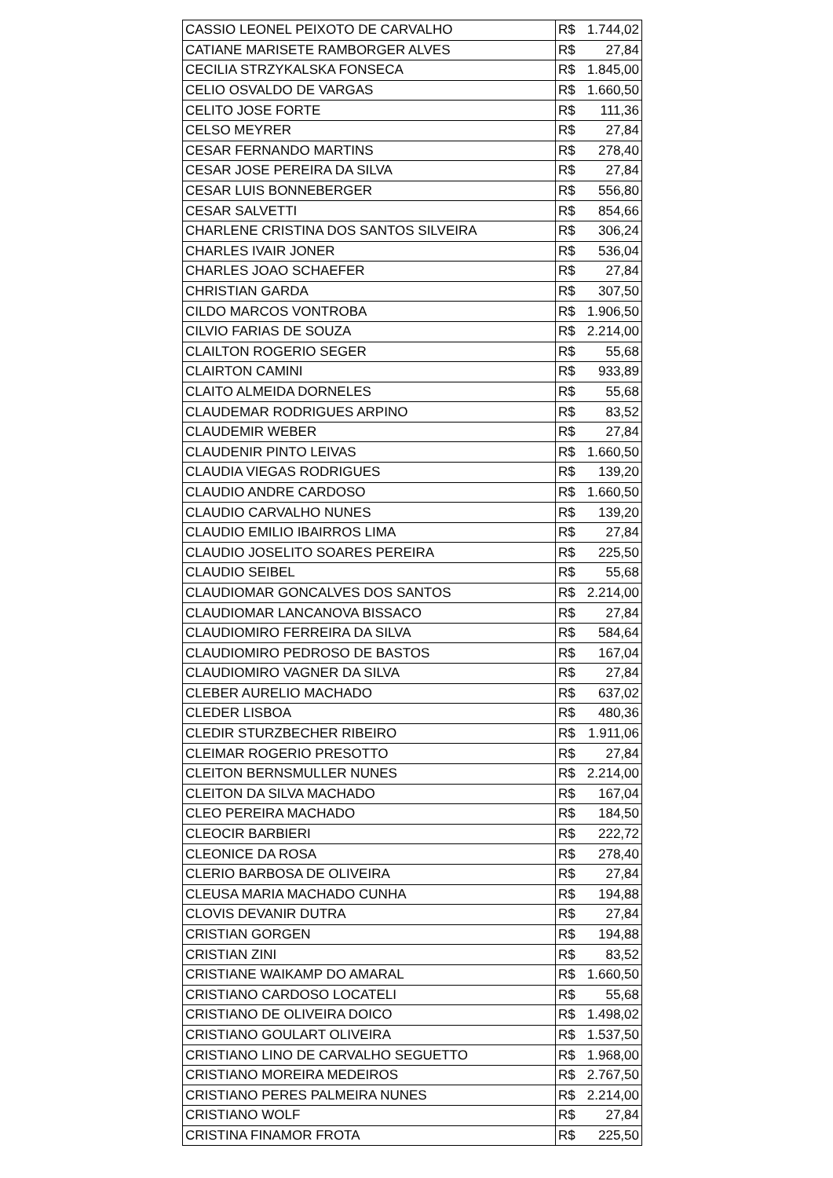| CASSIO LEONEL PEIXOTO DE CARVALHO | R$ 1.744,02 |
| CATIANE MARISETE RAMBORGER ALVES | R$ 27,84 |
| CECILIA STRZYKALSKA FONSECA | R$ 1.845,00 |
| CELIO OSVALDO DE VARGAS | R$ 1.660,50 |
| CELITO JOSE FORTE | R$ 111,36 |
| CELSO MEYRER | R$ 27,84 |
| CESAR FERNANDO MARTINS | R$ 278,40 |
| CESAR JOSE PEREIRA DA SILVA | R$ 27,84 |
| CESAR LUIS BONNEBERGER | R$ 556,80 |
| CESAR SALVETTI | R$ 854,66 |
| CHARLENE CRISTINA DOS SANTOS SILVEIRA | R$ 306,24 |
| CHARLES IVAIR JONER | R$ 536,04 |
| CHARLES JOAO SCHAEFER | R$ 27,84 |
| CHRISTIAN GARDA | R$ 307,50 |
| CILDO MARCOS VONTROBA | R$ 1.906,50 |
| CILVIO FARIAS DE SOUZA | R$ 2.214,00 |
| CLAILTON ROGERIO SEGER | R$ 55,68 |
| CLAIRTON CAMINI | R$ 933,89 |
| CLAITO ALMEIDA DORNELES | R$ 55,68 |
| CLAUDEMAR RODRIGUES ARPINO | R$ 83,52 |
| CLAUDEMIR WEBER | R$ 27,84 |
| CLAUDENIR PINTO LEIVAS | R$ 1.660,50 |
| CLAUDIA VIEGAS RODRIGUES | R$ 139,20 |
| CLAUDIO ANDRE CARDOSO | R$ 1.660,50 |
| CLAUDIO CARVALHO NUNES | R$ 139,20 |
| CLAUDIO EMILIO IBAIRROS LIMA | R$ 27,84 |
| CLAUDIO JOSELITO SOARES PEREIRA | R$ 225,50 |
| CLAUDIO SEIBEL | R$ 55,68 |
| CLAUDIOMAR GONCALVES DOS SANTOS | R$ 2.214,00 |
| CLAUDIOMAR LANCANOVA BISSACO | R$ 27,84 |
| CLAUDIOMIRO FERREIRA DA SILVA | R$ 584,64 |
| CLAUDIOMIRO PEDROSO DE BASTOS | R$ 167,04 |
| CLAUDIOMIRO VAGNER DA SILVA | R$ 27,84 |
| CLEBER AURELIO MACHADO | R$ 637,02 |
| CLEDER LISBOA | R$ 480,36 |
| CLEDIR STURZBECHER RIBEIRO | R$ 1.911,06 |
| CLEIMAR ROGERIO PRESOTTO | R$ 27,84 |
| CLEITON BERNSMULLER NUNES | R$ 2.214,00 |
| CLEITON DA SILVA MACHADO | R$ 167,04 |
| CLEO PEREIRA MACHADO | R$ 184,50 |
| CLEOCIR BARBIERI | R$ 222,72 |
| CLEONICE DA ROSA | R$ 278,40 |
| CLERIO BARBOSA DE OLIVEIRA | R$ 27,84 |
| CLEUSA MARIA MACHADO CUNHA | R$ 194,88 |
| CLOVIS DEVANIR DUTRA | R$ 27,84 |
| CRISTIAN GORGEN | R$ 194,88 |
| CRISTIAN ZINI | R$ 83,52 |
| CRISTIANE WAIKAMP DO AMARAL | R$ 1.660,50 |
| CRISTIANO CARDOSO LOCATELI | R$ 55,68 |
| CRISTIANO DE OLIVEIRA DOICO | R$ 1.498,02 |
| CRISTIANO GOULART OLIVEIRA | R$ 1.537,50 |
| CRISTIANO LINO DE CARVALHO SEGUETTO | R$ 1.968,00 |
| CRISTIANO MOREIRA MEDEIROS | R$ 2.767,50 |
| CRISTIANO PERES PALMEIRA NUNES | R$ 2.214,00 |
| CRISTIANO WOLF | R$ 27,84 |
| CRISTINA FINAMOR FROTA | R$ 225,50 |